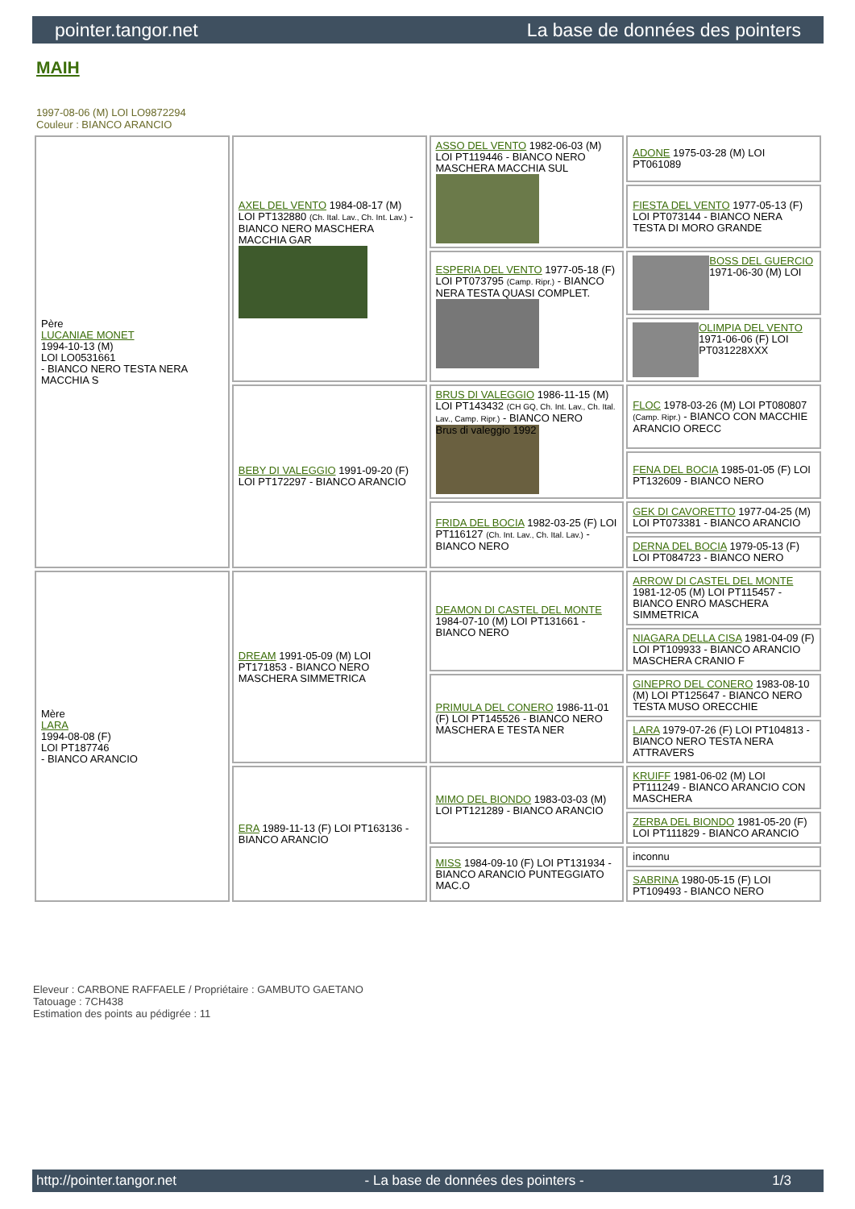pointer.tangor.net La base de données des pointers
MAIH
1997-08-06 (M) LOI LO9872294
Couleur : BIANCO ARANCIO
| Père LUCANIAE MONET 1994-10-13 (M) LOI LO0531661 - BIANCO NERO TESTA NERA MACCHIA S | AXEL DEL VENTO 1984-08-17 (M) LOI PT132880 (Ch. Ital. Lav., Ch. Int. Lav.) - BIANCO NERO MASCHERA MACCHIA GAR | ASSO DEL VENTO 1982-06-03 (M) LOI PT119446 - BIANCO NERO MASCHERA MACCHIA SUL | ADONE 1975-03-28 (M) LOI PT061089 |
| | | | FIESTA DEL VENTO 1977-05-13 (F) LOI PT073144 - BIANCO NERA TESTA DI MORO GRANDE |
| | | ESPERIA DEL VENTO 1977-05-18 (F) LOI PT073795 (Camp. Ripr.) - BIANCO NERA TESTA QUASI COMPLET. | BOSS DEL GUERCIO 1971-06-30 (M) LOI |
| | | | OLIMPIA DEL VENTO 1971-06-06 (F) LOI PT031228XXX |
| | BEBY DI VALEGGIO 1991-09-20 (F) LOI PT172297 - BIANCO ARANCIO | BRUS DI VALEGGIO 1986-11-15 (M) LOI PT143432 (CH GQ, Ch. Int. Lav., Ch. Ital. Lav., Camp. Ripr.) - BIANCO NERO Brus di valeggio 1992 | FLOC 1978-03-26 (M) LOI PT080807 (Camp. Ripr.) - BIANCO CON MACCHIE ARANCIO ORECC |
| | | | FENA DEL BOCIA 1985-01-05 (F) LOI PT132609 - BIANCO NERO |
| | | FRIDA DEL BOCIA 1982-03-25 (F) LOI PT116127 (Ch. Int. Lav., Ch. Ital. Lav.) - BIANCO NERO | GEK DI CAVORETTO 1977-04-25 (M) LOI PT073381 - BIANCO ARANCIO |
| | | | DERNA DEL BOCIA 1979-05-13 (F) LOI PT084723 - BIANCO NERO |
| Mère LARA 1994-08-08 (F) LOI PT187746 - BIANCO ARANCIO | DREAM 1991-05-09 (M) LOI PT171853 - BIANCO NERO MASCHERA SIMMETRICA | DEAMON DI CASTEL DEL MONTE 1984-07-10 (M) LOI PT131661 - BIANCO NERO | ARROW DI CASTEL DEL MONTE 1981-12-05 (M) LOI PT115457 - BIANCO ENRO MASCHERA SIMMETRICA |
| | | | NIAGARA DELLA CISA 1981-04-09 (F) LOI PT109933 - BIANCO ARANCIO MASCHERA CRANIO F |
| | | PRIMULA DEL CONERO 1986-11-01 (F) LOI PT145526 - BIANCO NERO MASCHERA E TESTA NER | GINEPRO DEL CONERO 1983-08-10 (M) LOI PT125647 - BIANCO NERO TESTA MUSO ORECCHIE |
| | | | LARA 1979-07-26 (F) LOI PT104813 - BIANCO NERO TESTA NERA ATTRAVERS |
| | ERA 1989-11-13 (F) LOI PT163136 - BIANCO ARANCIO | MIMO DEL BIONDO 1983-03-03 (M) LOI PT121289 - BIANCO ARANCIO | KRUIFF 1981-06-02 (M) LOI PT111249 - BIANCO ARANCIO CON MASCHERA |
| | | | ZERBA DEL BIONDO 1981-05-20 (F) LOI PT111829 - BIANCO ARANCIO |
| | | MISS 1984-09-10 (F) LOI PT131934 - BIANCO ARANCIO PUNTEGGIATO MAC.O | inconnu |
| | | | SABRINA 1980-05-15 (F) LOI PT109493 - BIANCO NERO |
Eleveur : CARBONE RAFFAELE / Propriétaire : GAMBUTO GAETANO
Tatouage : 7CH438
Estimation des points au pédigrée : 11
http://pointer.tangor.net - La base de données des pointers - 1/3